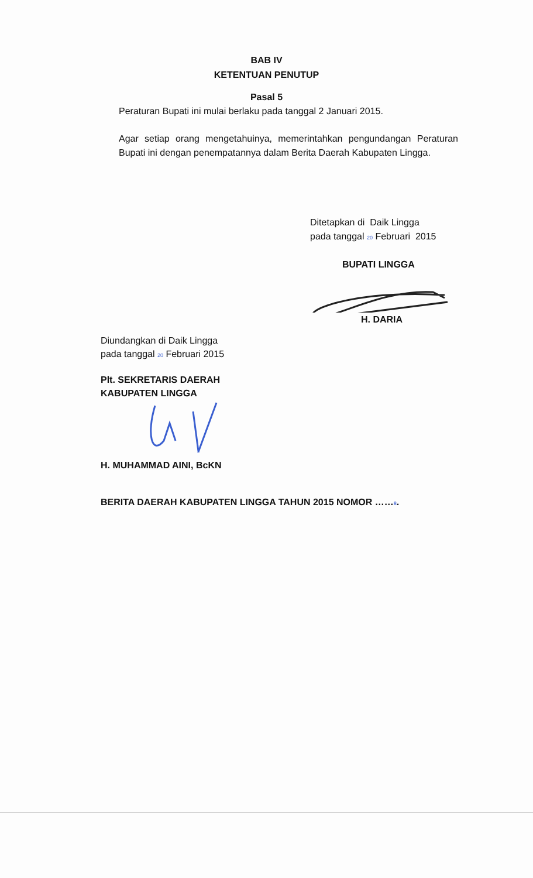BAB IV
KETENTUAN PENUTUP
Pasal 5
Peraturan Bupati ini mulai berlaku pada tanggal 2 Januari 2015.
Agar setiap orang mengetahuinya, memerintahkan pengundangan Peraturan Bupati ini dengan penempatannya dalam Berita Daerah Kabupaten Lingga.
Ditetapkan di Daik Lingga
pada tanggal 20 Februari 2015
BUPATI LINGGA
H. DARIA
Diundangkan di Daik Lingga
pada tanggal 20 Februari 2015
Plt. SEKRETARIS DAERAH
KABUPATEN LINGGA
H. MUHAMMAD AINI, BcKN
BERITA DAERAH KABUPATEN LINGGA TAHUN 2015 NOMOR ……8.